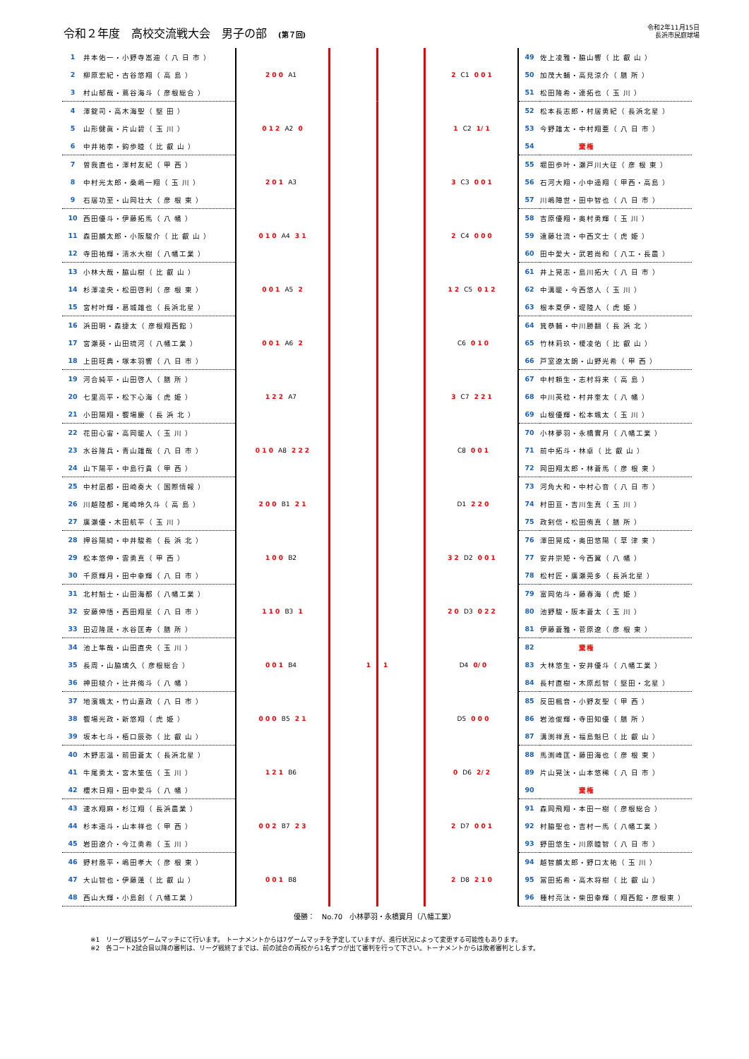令和２年度　高校交流戦大会　男子の部　(第７回)
令和2年11月15日
長浜市民庭球場
| 1 | 井本佑一・小野寺嵩迪（ 八 日 市 ） | 2 0 0 A1 | | 2 C1 0 0 1 | 49 | 佐上凌雅・脇山響（ 比 叡 山 ） |
| 2 | 柳原宏紀・古谷悠翔（ 高 島 ） | | | | 50 | 加茂大輔・高見涼介（ 膳 所 ） |
| 3 | 村山郁哉・蔦谷海斗（ 彦根総合 ） | | | | 51 | 松田隆希・連拓也（ 玉 川 ） |
| 4 | 澤錠司・高木海聖（ 堅 田 ） | 0 1 2 A2 0 | | 1 C2 1/ 1 | 52 | 松本長志郎・村居勇紀（ 長浜北星 ） |
| 5 | 山形健眞・片山碧（ 玉 川 ） | | | | 53 | 今野雄太・中村翔亜（ 八 日 市 ） |
| 6 | 中井祐李・鈎歩睦（ 比 叡 山 ） | | | | 54 | 棄権 |
| 7 | 曽我直也・澤村友紀（ 甲 西 ） | 2 0 1 A3 | | 3 C3 0 0 1 | 55 | 堀田歩叶・瀬戸川大征（ 彦 根 東 ） |
| 8 | 中村光太郎・桑嶋一翔（ 玉 川 ） | | | | 56 | 石河大翔・小中遥翔（ 甲西・高島 ） |
| 9 | 石居功至・山岡壮大（ 彦 根 東 ） | | | | 57 | 川嶋陣世・田中智也（ 八 日 市 ） |
| 10 | 西田優斗・伊藤拓馬（ 八 幡 ） | 0 1 0 A4 3 1 | | 2 C4 0 0 0 | 58 | 吉原優翔・奥村勇輝（ 玉 川 ） |
| 11 | 森田麟太郎・小阪駿介（ 比 叡 山 ） | | | | 59 | 遠藤壮流・中西文士（ 虎 姫 ） |
| 12 | 寺田祐輝・清水大樹（ 八幡工業 ） | | | | 60 | 田中愛大・武若尚和（ 八工・長農 ） |
| 13 | 小林大哉・脇山樹（ 比 叡 山 ） | 0 0 1 A5 2 | | 1 2 C5 0 1 2 | 61 | 井上晃志・島川拓大（ 八 日 市 ） |
| 14 | 杉澤凌央・松田啓利（ 彦 根 東 ） | | | | 62 | 中溝暖・今西悠人（ 玉 川 ） |
| 15 | 宮村叶輝・葛城雄也（ 長浜北星 ） | | | | 63 | 根本夏伊・堤陸人（ 虎 姫 ） |
| 16 | 浜田明・森捷太（ 彦根翔西館 ） | 0 0 1 A6 2 | | C6 0 1 0 | 64 | 箕恭輔・中川勝翻（ 長 浜 北 ） |
| 17 | 宮瀬葵・山田琉河（ 八幡工業 ） | | | | 65 | 竹林莉玖・榎凌佑（ 比 叡 山 ） |
| 18 | 上田旺典・塚本羽響（ 八 日 市 ） | | | | 66 | 戸室遼太朗・山野光希（ 甲 西 ） |
| 19 | 河合純平・山田啓人（ 膳 所 ） | 1 2 2 A7 | | 3 C7 2 2 1 | 67 | 中村頼生・志村将来（ 高 島 ） |
| 20 | 七里亮平・松下心海（ 虎 姫 ） | | | | 68 | 中川英稔・村井奎太（ 八 幡 ） |
| 21 | 小田陽翔・饗場慶（ 長 浜 北 ） | | | | 69 | 山根優輝・松本颯太（ 玉 川 ） |
| 22 | 花田心宙・高岡暖人（ 玉 川 ） | 0 1 0 A8 2 2 2 | | C8 0 0 1 | 70 | 小林夢羽・永橋實月（ 八幡工業 ） |
| 23 | 水谷隆兵・青山雄哉（ 八 日 市 ） | | | | 71 | 前中拓斗・林卓（ 比 叡 山 ） |
| 24 | 山下陽平・中島行貴（ 甲 西 ） | | | | 72 | 岡田翔太郎・林蒼馬（ 彦 根 東 ） |
| 25 | 中村凪都・田崎奏大（ 国際情報 ） | 2 0 0 B1 2 1 | | D1 2 2 0 | 73 | 河角大和・中村心音（ 八 日 市 ） |
| 26 | 川越陸都・尾崎玲久斗（ 高 島 ） | | | | 74 | 村田亘・吉川生真（ 玉 川 ） |
| 27 | 廣瀬優・木田航平（ 玉 川 ） | | | | 75 | 政剣信・松田侑真（ 膳 所 ） |
| 28 | 押谷陽綺・中井駿希（ 長 浜 北 ） | 1 0 0 B2 | | 3 2 D2 0 0 1 | 76 | 澤田晃成・奥田悠陽（ 草 津 東 ） |
| 29 | 松本悠伸・雲勇真（ 甲 西 ） | | | | 77 | 安井崇矩・今西翼（ 八 幡 ） |
| 30 | 千原輝月・田中幸輝（ 八 日 市 ） | | | | 78 | 松村匠・廣瀬莞多（ 長浜北星 ） |
| 31 | 北村魁士・山田海都（ 八幡工業 ） | 1 1 0 B3 1 | | 2 0 D3 0 2 2 | 79 | 富岡佑斗・藤春海（ 虎 姫 ） |
| 32 | 安藤伸悟・西田翔星（ 八 日 市 ） | | | | 80 | 池野駿・阪本蒼太（ 玉 川 ） |
| 33 | 田辺隆晟・水谷匡寿（ 膳 所 ） | | | | 81 | 伊藤蒼雅・菅原遼（ 彦 根 東 ） |
| 34 | 池上隼哉・山田直央（ 玉 川 ） | 0 0 1 B4 | 1 1 | D4 0/ 0 | 82 | 棄権 |
| 35 | 長周・山脇璃久（ 彦根総合 ） | | | | 83 | 大林悠生・安井優斗（ 八幡工業 ） |
| 36 | 神田稜介・辻井脩斗（ 八 幡 ） | | | | 84 | 長村直樹・木原彪智（ 堅田・北星 ） |
| 37 | 地濱颯太・竹山嘉政（ 八 日 市 ） | 0 0 0 B5 2 1 | | D5 0 0 0 | 85 | 反田楓音・小野友聖（ 甲 西 ） |
| 38 | 饗場光政・新悠翔（ 虎 姫 ） | | | | 86 | 岩池俊輝・寺田知優（ 膳 所 ） |
| 39 | 坂本七斗・栢口辰弥（ 比 叡 山 ） | | | | 87 | 溝渕祥真・福島魁巳（ 比 叡 山 ） |
| 40 | 木野志温・前田蒼太（ 長浜北星 ） | 1 2 1 B6 | | 0 D6 2/ 2 | 88 | 馬渕峰匡・藤田海也（ 彦 根 東 ） |
| 41 | 牛尾勇太・宮木笙伍（ 玉 川 ） | | | | 89 | 片山晃汰・山本悠稀（ 八 日 市 ） |
| 42 | 櫻木日翔・田中愛斗（ 八 幡 ） | | | | 90 | 棄権 |
| 43 | 速水翔麻・杉江翔（ 長浜農業 ） | 0 0 2 B7 2 3 | | 2 D7 0 0 1 | 91 | 森岡飛翔・本田一樹（ 彦根総合 ） |
| 44 | 杉本遥斗・山本祥也（ 甲 西 ） | | | | 92 | 村脇聖也・吉村一馬（ 八幡工業 ） |
| 45 | 岩田遼介・今江勇希（ 玉 川 ） | | | | 93 | 野田悠生・川原睦智（ 八 日 市 ） |
| 46 | 野村喬平・嶋田孝大（ 彦 根 東 ） | 0 0 1 B8 | | 2 D8 2 1 0 | 94 | 越智麟太郎・野口太祐（ 玉 川 ） |
| 47 | 大山智也・伊藤蓮（ 比 叡 山 ） | | | | 95 | 冨田拓希・高木将樹（ 比 叡 山 ） |
| 48 | 西山大輝・小島創（ 八幡工業 ） | | | | 96 | 種村亮汰・柴田幸輝（ 翔西館・彦根東 ） |
優勝：　No.70　小林夢羽・永橋實月（八幡工業）
※1　リーグ戦は5ゲームマッチにて行います。 トーナメントからは7ゲームマッチを予定していますが、進行状況によって変更する可能性もあります。
※2　各コート2試合目以降の審判は、リーグ戦終了までは、前の試合の両校から1名ずつが出て審判を行って下さい。トーナメントからは敗者審判とします。